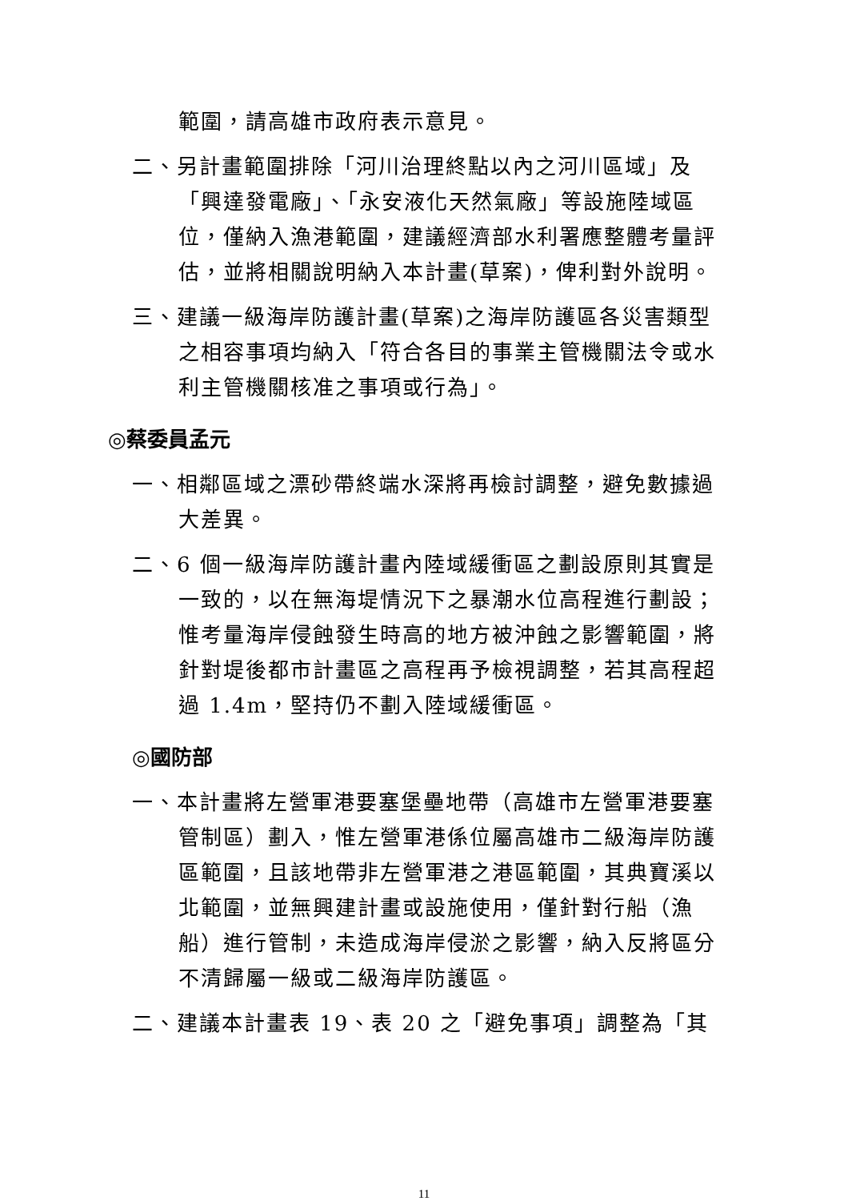範圍，請高雄市政府表示意見。
二、另計畫範圍排除「河川治理終點以內之河川區域」及「興達發電廠」、「永安液化天然氣廠」等設施陸域區位，僅納入漁港範圍，建議經濟部水利署應整體考量評估，並將相關說明納入本計畫(草案)，俾利對外說明。
三、建議一級海岸防護計畫(草案)之海岸防護區各災害類型之相容事項均納入「符合各目的事業主管機關法令或水利主管機關核准之事項或行為」。
◎蔡委員孟元
一、相鄰區域之漂砂帶終端水深將再檢討調整，避免數據過大差異。
二、6 個一級海岸防護計畫內陸域緩衝區之劃設原則其實是一致的，以在無海堤情況下之暴潮水位高程進行劃設；惟考量海岸侵蝕發生時高的地方被沖蝕之影響範圍，將針對堤後都市計畫區之高程再予檢視調整，若其高程超過 1.4m，堅持仍不劃入陸域緩衝區。
◎國防部
一、本計畫將左營軍港要塞堡壘地帶（高雄市左營軍港要塞管制區）劃入，惟左營軍港係位屬高雄市二級海岸防護區範圍，且該地帶非左營軍港之港區範圍，其典寶溪以北範圍，並無興建計畫或設施使用，僅針對行船（漁船）進行管制，未造成海岸侵淤之影響，納入反將區分不清歸屬一級或二級海岸防護區。
二、建議本計畫表 19、表 20 之「避免事項」調整為「其
11